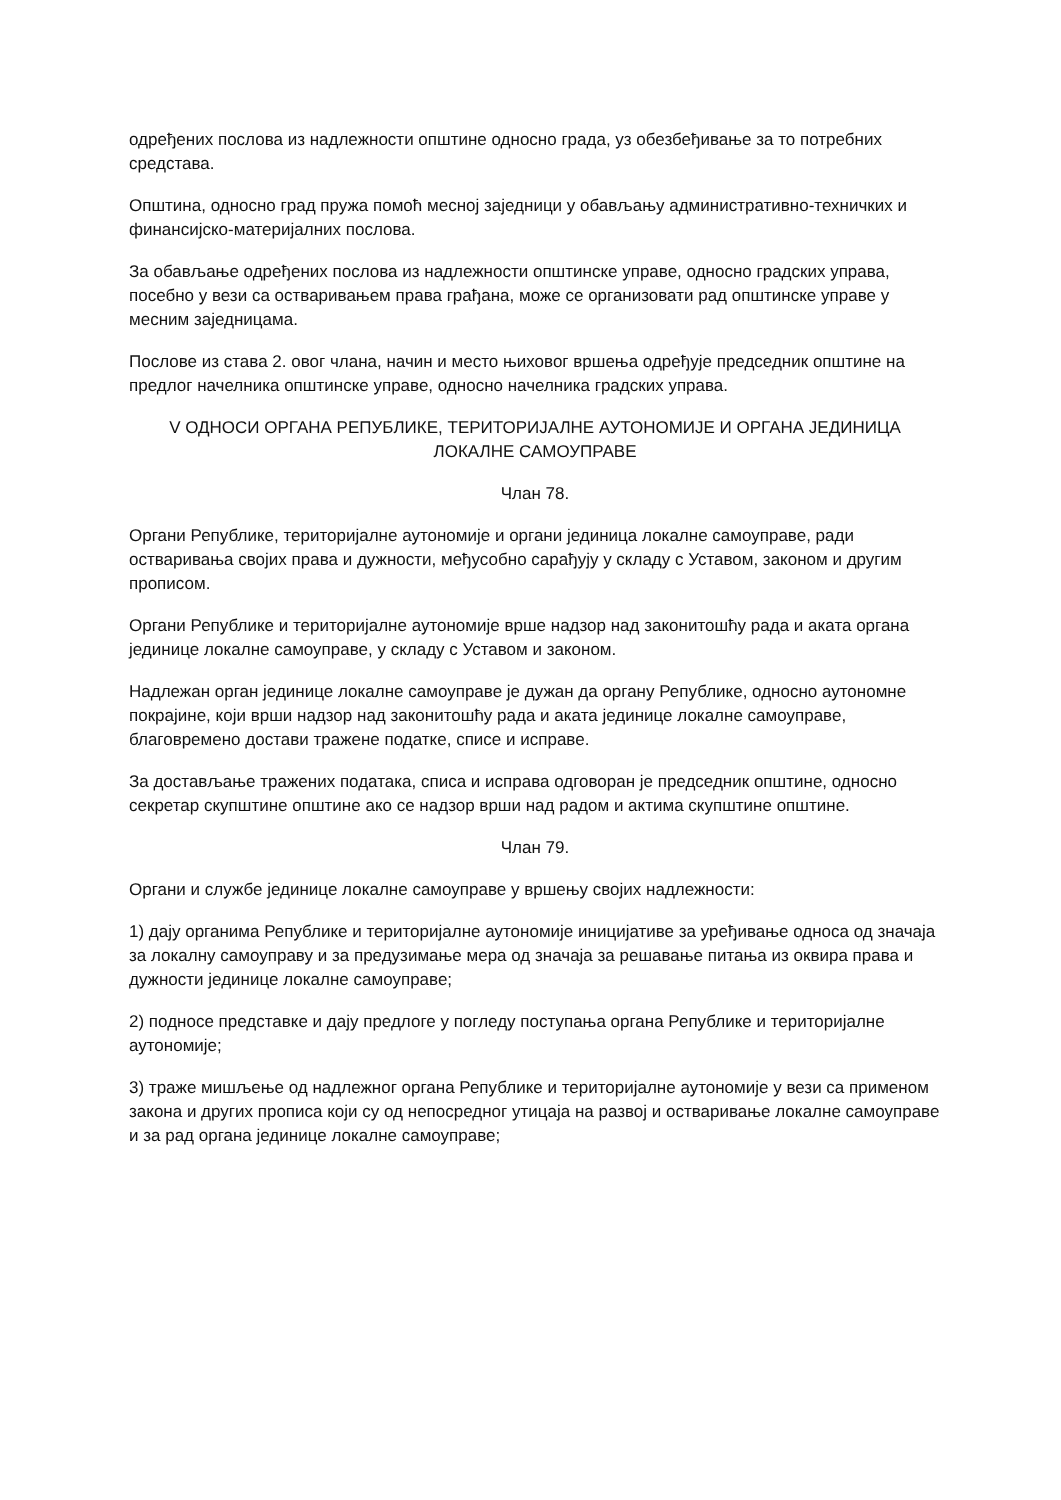одређених послова из надлежности општине односно града, уз обезбеђивање за то потребних средстава.
Општина, односно град пружа помоћ месној заједници у обављању административно-техничких и финансијско-материјалних послова.
За обављање одређених послова из надлежности општинске управе, односно градских управа, посебно у вези са остваривањем права грађана, може се организовати рад општинске управе у месним заједницама.
Послове из става 2. овог члана, начин и место њиховог вршења одређује председник општине на предлог начелника општинске управе, односно начелника градских управа.
V ОДНОСИ ОРГАНА РЕПУБЛИКЕ, ТЕРИТОРИЈАЛНЕ АУТОНОМИЈЕ И ОРГАНА ЈЕДИНИЦА ЛОКАЛНЕ САМОУПРАВЕ
Члан 78.
Органи Републике, територијалне аутономије и органи јединица локалне самоуправе, ради остваривања својих права и дужности, међусобно сарађују у складу с Уставом, законом и другим прописом.
Органи Републике и територијалне аутономије врше надзор над законитошћу рада и аката органа јединице локалне самоуправе, у складу с Уставом и законом.
Надлежан орган јединице локалне самоуправе је дужан да органу Републике, односно аутономне покрајине, који врши надзор над законитошћу рада и аката јединице локалне самоуправе, благовремено достави тражене податке, списе и исправе.
За достављање тражених података, списа и исправа одговоран је председник општине, односно секретар скупштине општине ако се надзор врши над радом и актима скупштине општине.
Члан 79.
Органи и службе јединице локалне самоуправе у вршењу својих надлежности:
1) дају органима Републике и територијалне аутономије иницијативе за уређивање односа од значаја за локалну самоуправу и за предузимање мера од значаја за решавање питања из оквира права и дужности јединице локалне самоуправе;
2) подносе представке и дају предлоге у погледу поступања органа Републике и територијалне аутономије;
3) траже мишљење од надлежног органа Републике и територијалне аутономије у вези са применом закона и других прописа који су од непосредног утицаја на развој и остваривање локалне самоуправе и за рад органа јединице локалне самоуправе;